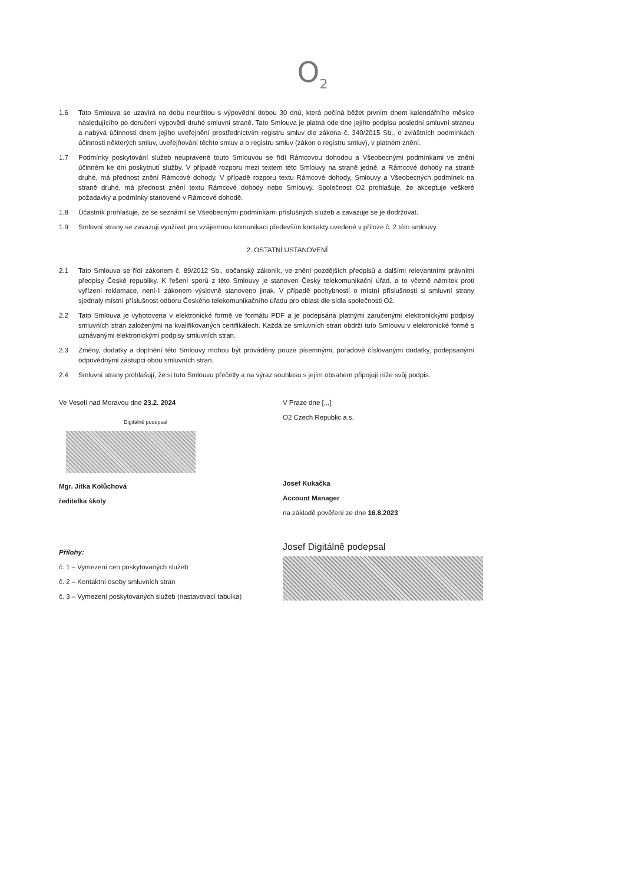O<sub>2</sub>
1.6 Tato Smlouva se uzavírá na dobu neurčitou s výpovědní dobou 30 dnů, která počíná běžet prvním dnem kalendářního měsíce následujícího po doručení výpovědi druhé smluvní straně. Tato Smlouva je platná ode dne jejího podpisu poslední smluvní stranou a nabývá účinnosti dnem jejího uveřejnění prostřednictvím registru smluv dle zákona č. 340/2015 Sb., o zvláštních podmínkách účinnosti některých smluv, uveřejňování těchto smluv a o registru smluv (zákon o registru smluv), v platném znění.
1.7 Podmínky poskytování služeb neupravené touto Smlouvou se řídí Rámcovou dohodou a Všeobecnými podmínkami ve znění účinném ke dni poskytnutí služby. V případě rozporu mezi textem této Smlouvy na straně jedné, a Rámcové dohody na straně druhé, má přednost znění Rámcové dohody. V případě rozporu textu Rámcové dohody, Smlouvy a Všeobecných podmínek na straně druhé, má přednost znění textu Rámcové dohody nebo Smlouvy. Společnost O2 prohlašuje, že akceptuje veškeré požadavky a podmínky stanovené v Rámcové dohodě.
1.8 Účastník prohlašuje, že se seznámil se Všeobecnými podmínkami příslušných služeb a zavazuje se je dodržovat.
1.9 Smluvní strany se zavazují využívat pro vzájemnou komunikaci především kontakty uvedené v příloze č. 2 této smlouvy.
2. OSTATNÍ USTANOVENÍ
2.1 Tato Smlouva se řídí zákonem č. 89/2012 Sb., občanský zákoník, ve znění pozdějších předpisů a dalšími relevantními právními předpisy České republiky. K řešení sporů z této Smlouvy je stanoven Český telekomunikační úřad, a to včetně námitek proti vyřízení reklamace, není-li zákonem výslovně stanoveno jinak. V případě pochybností o místní příslušnosti si smluvní strany sjednaly místní příslušnost odboru Českého telekomunikačního úřadu pro oblast dle sídla společnosti O2.
2.2 Tato Smlouva je vyhotovena v elektronické formě ve formátu PDF a je podepsána platnými zaručenými elektronickými podpisy smluvních stran založenými na kvalifikovaných certifikátech. Každá ze smluvních stran obdrží tuto Smlouvu v elektronické formě s uznávanými elektronickými podpisy smluvních stran.
2.3 Změny, dodatky a doplnění této Smlouvy mohou být prováděny pouze písemnými, pořadově číslovanými dodatky, podepsanými odpovědnými zástupci obou smluvních stran.
2.4 Smluvní strany prohlašují, že si tuto Smlouvu přečetly a na výraz souhlasu s jejím obsahem připojují níže svůj podpis.
Ve Veselí nad Moravou dne 23.2. 2024
Digitálně podepsal
Mgr. Jitka Kolůchová
ředitelka školy
Přílohy:
č. 1 – Vymezení cen poskytovaných služeb
č. 2 – Kontaktní osoby smluvních stran
č. 3 – Vymezení poskytovaných služeb (nastavovací tabulka)
V Praze dne [...]
O2 Czech Republic a.s.
Josef Kukačka
Account Manager
na základě pověření ze dne 16.8.2023
Josef Digitálně podepsal